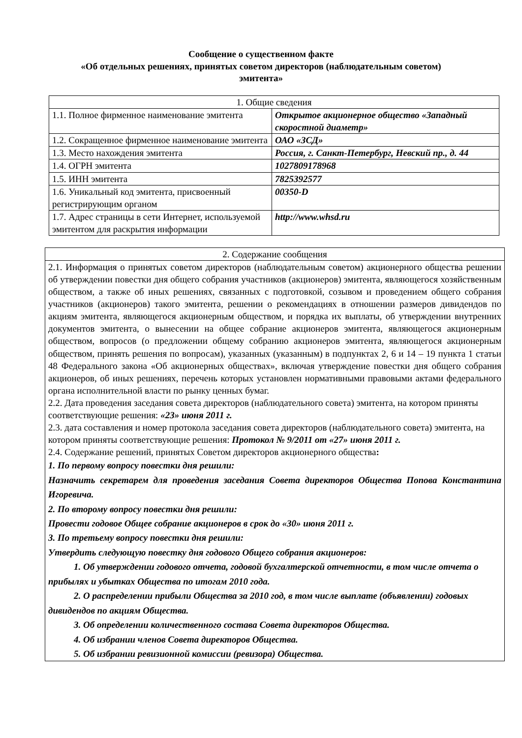Сообщение о существенном факте
«Об отдельных решениях, принятых советом директоров (наблюдательным советом)
эмитента»
| 1. Общие сведения | |
| 1.1. Полное фирменное наименование эмитента | Открытое акционерное общество «Западный скоростной диаметр» |
| 1.2. Сокращенное фирменное наименование эмитента | ОАО «ЗСД» |
| 1.3. Место нахождения эмитента | Россия, г. Санкт-Петербург, Невский пр., д. 44 |
| 1.4. ОГРН эмитента | 1027809178968 |
| 1.5. ИНН эмитента | 7825392577 |
| 1.6. Уникальный код эмитента, присвоенный регистрирующим органом | 00350-D |
| 1.7. Адрес страницы в сети Интернет, используемой эмитентом для раскрытия информации | http://www.whsd.ru |
| 2. Содержание сообщения |
| 2.1. Информация о принятых советом директоров (наблюдательным советом) акционерного общества решении об утверждении повестки дня общего собрания участников (акционеров) эмитента, являющегося хозяйственным обществом, а также об иных решениях, связанных с подготовкой, созывом и проведением общего собрания участников (акционеров) такого эмитента, решении о рекомендациях в отношении размеров дивидендов по акциям эмитента, являющегося акционерным обществом, и порядка их выплаты, об утверждении внутренних документов эмитента, о вынесении на общее собрание акционеров эмитента, являющегося акционерным обществом, вопросов (о предложении общему собранию акционеров эмитента, являющегося акционерным обществом, принять решения по вопросам), указанных (указанным) в подпунктах 2, 6 и 14 – 19 пункта 1 статьи 48 Федерального закона «Об акционерных обществах», включая утверждение повестки дня общего собрания акционеров, об иных решениях, перечень которых установлен нормативными правовыми актами федерального органа исполнительной власти по рынку ценных бумаг. 2.2. Дата проведения заседания совета директоров (наблюдательного совета) эмитента, на котором приняты соответствующие решения: «23» июня 2011 г. 2.3. дата составления и номер протокола заседания совета директоров (наблюдательного совета) эмитента, на котором приняты соответствующие решения: Протокол № 9/2011 от «27» июня 2011 г. 2.4. Содержание решений, принятых Советом директоров акционерного общества : 1. По первому вопросу повестки дня решили: Назначить секретарем для проведения заседания Совета директоров Общества Попова Константина Игоревича. 2. По второму вопросу повестки дня решили: Провести годовое Общее собрание акционеров в срок до «30» июня 2011 г. 3. По третьему вопросу повестки дня решили: Утвердить следующую повестку дня годового Общего собрания акционеров: 1. Об утверждении годового отчета, годовой бухгалтерской отчетности, в том числе отчета о прибылях и убытках Общества по итогам 2010 года. 2. О распределении прибыли Общества за 2010 год, в том числе выплате (объявлении) годовых дивидендов по акциям Общества. 3. Об определении количественного состава Совета директоров Общества. 4. Об избрании членов Совета директоров Общества. 5. Об избрании ревизионной комиссии (ревизора) Общества. |